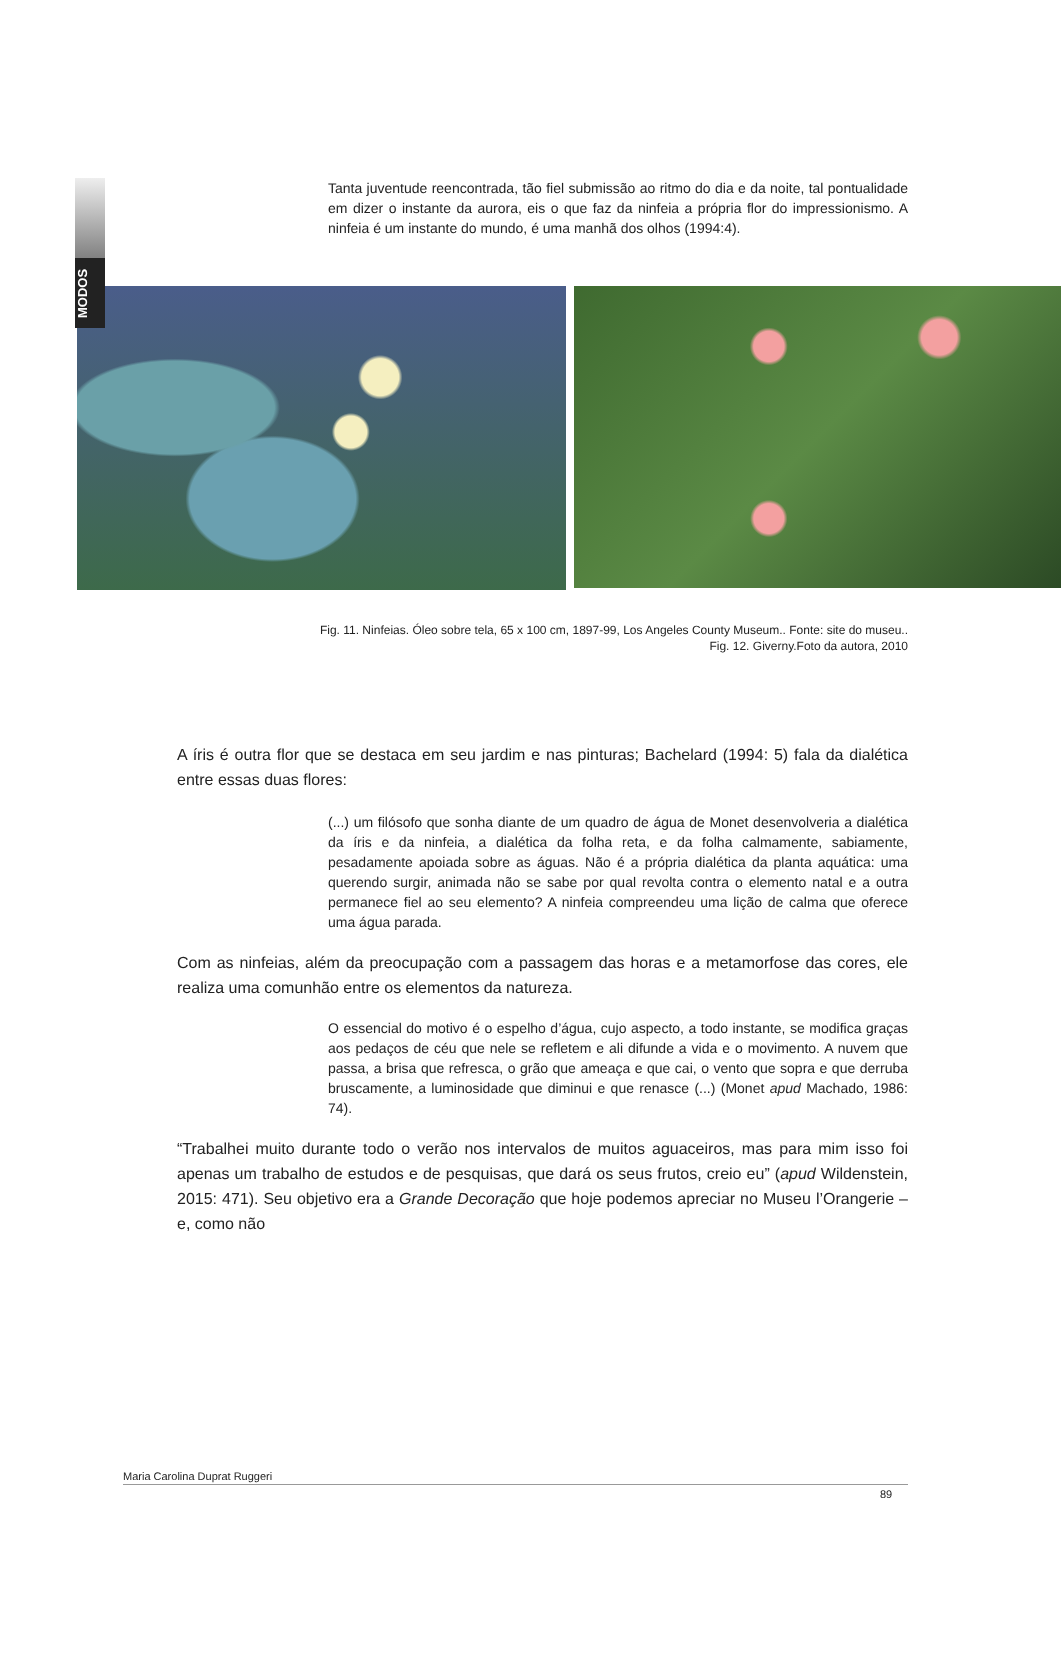MODOS
Tanta juventude reencontrada, tão fiel submissão ao ritmo do dia e da noite, tal pontualidade em dizer o instante da aurora, eis o que faz da ninfeia a própria flor do impressionismo. A ninfeia é um instante do mundo, é uma manhã dos olhos (1994:4).
Fig. 11. Ninfeias. Óleo sobre tela, 65 x 100 cm, 1897-99, Los Angeles County Museum.. Fonte: site do museu..
Fig. 12. Giverny.Foto da autora, 2010
A íris é outra flor que se destaca em seu jardim e nas pinturas; Bachelard (1994: 5) fala da dialética entre essas duas flores:
(...) um filósofo que sonha diante de um quadro de água de Monet desenvolveria a dialética da íris e da ninfeia, a dialética da folha reta, e da folha calmamente, sabiamente, pesadamente apoiada sobre as águas. Não é a própria dialética da planta aquática: uma querendo surgir, animada não se sabe por qual revolta contra o elemento natal e a outra permanece fiel ao seu elemento? A ninfeia compreendeu uma lição de calma que oferece uma água parada.
Com as ninfeias, além da preocupação com a passagem das horas e a metamorfose das cores, ele realiza uma comunhão entre os elementos da natureza.
O essencial do motivo é o espelho d’água, cujo aspecto, a todo instante, se modifica graças aos pedaços de céu que nele se refletem e ali difunde a vida e o movimento. A nuvem que passa, a brisa que refresca, o grão que ameaça e que cai, o vento que sopra e que derruba bruscamente, a luminosidade que diminui e que renasce (...) (Monet apud Machado, 1986: 74).
“Trabalhei muito durante todo o verão nos intervalos de muitos aguaceiros, mas para mim isso foi apenas um trabalho de estudos e de pesquisas, que dará os seus frutos, creio eu” (apud Wildenstein, 2015: 471). Seu objetivo era a Grande Decoração que hoje podemos apreciar no Museu l’Orangerie – e, como não
Maria Carolina Duprat Ruggeri
89